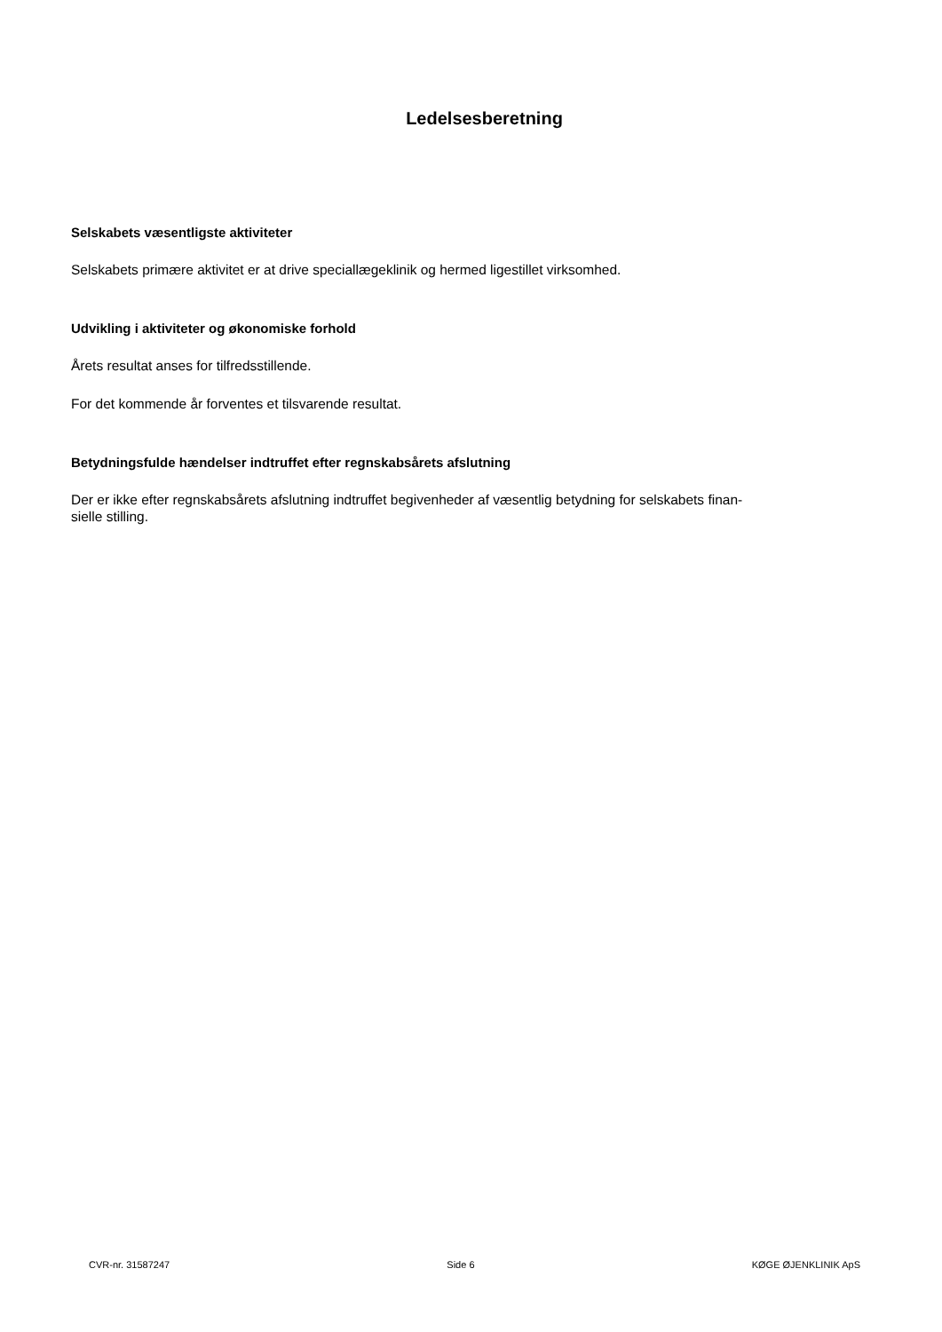Ledelsesberetning
Selskabets væsentligste aktiviteter
Selskabets primære aktivitet er at drive speciallægeklinik og hermed ligestillet virksomhed.
Udvikling i aktiviteter og økonomiske forhold
Årets resultat anses for tilfredsstillende.
For det kommende år forventes et tilsvarende resultat.
Betydningsfulde hændelser indtruffet efter regnskabsårets afslutning
Der er ikke efter regnskabsårets afslutning indtruffet begivenheder af væsentlig betydning for selskabets finan-
sielle stilling.
CVR-nr. 31587247 Side 6 KØGE ØJENKLINIK ApS